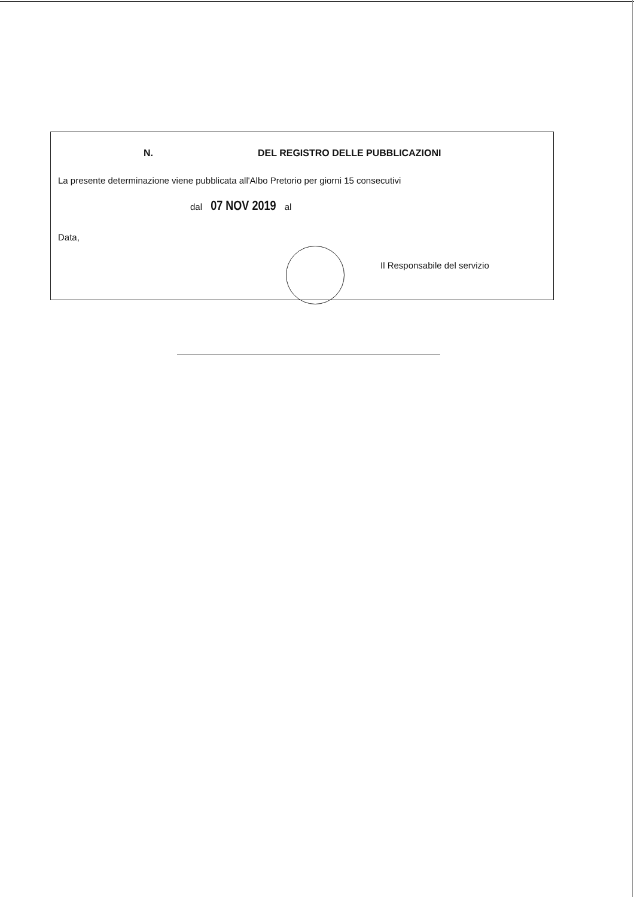N. DEL REGISTRO DELLE PUBBLICAZIONI
La presente determinazione viene pubblicata all'Albo Pretorio per giorni 15 consecutivi
dal 07 NOV 2019 al
Data,
Il Responsabile del servizio